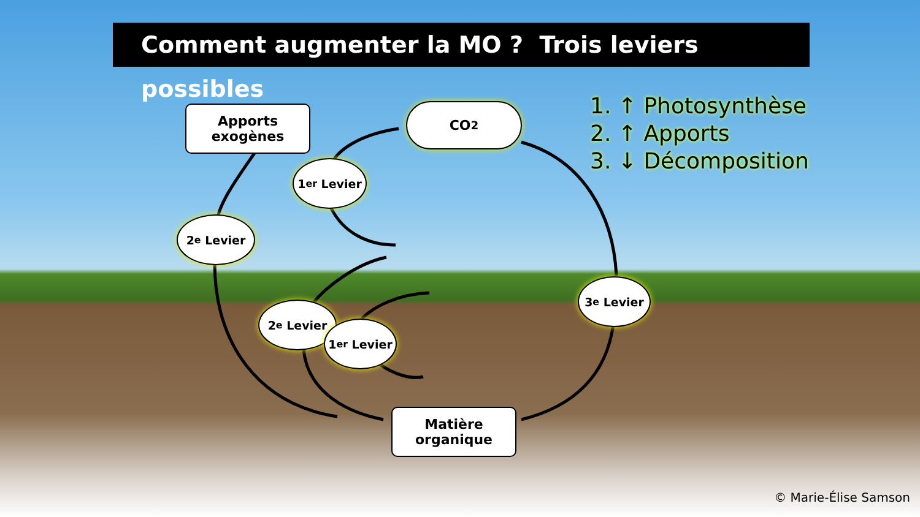Comment augmenter la MO ? Trois leviers possibles
Apports
exogènes
CO<sub>2</sub>
1. ↑ Photosynthèse
2. ↑ Apports
3. ↓ Décomposition
1<sup>er</sup> Levier
2<sup>e</sup> Levier
2<sup>e</sup> Levier
1<sup>er</sup> Levier
3<sup>e</sup> Levier
Matière
organique
© Marie-Élise Samson